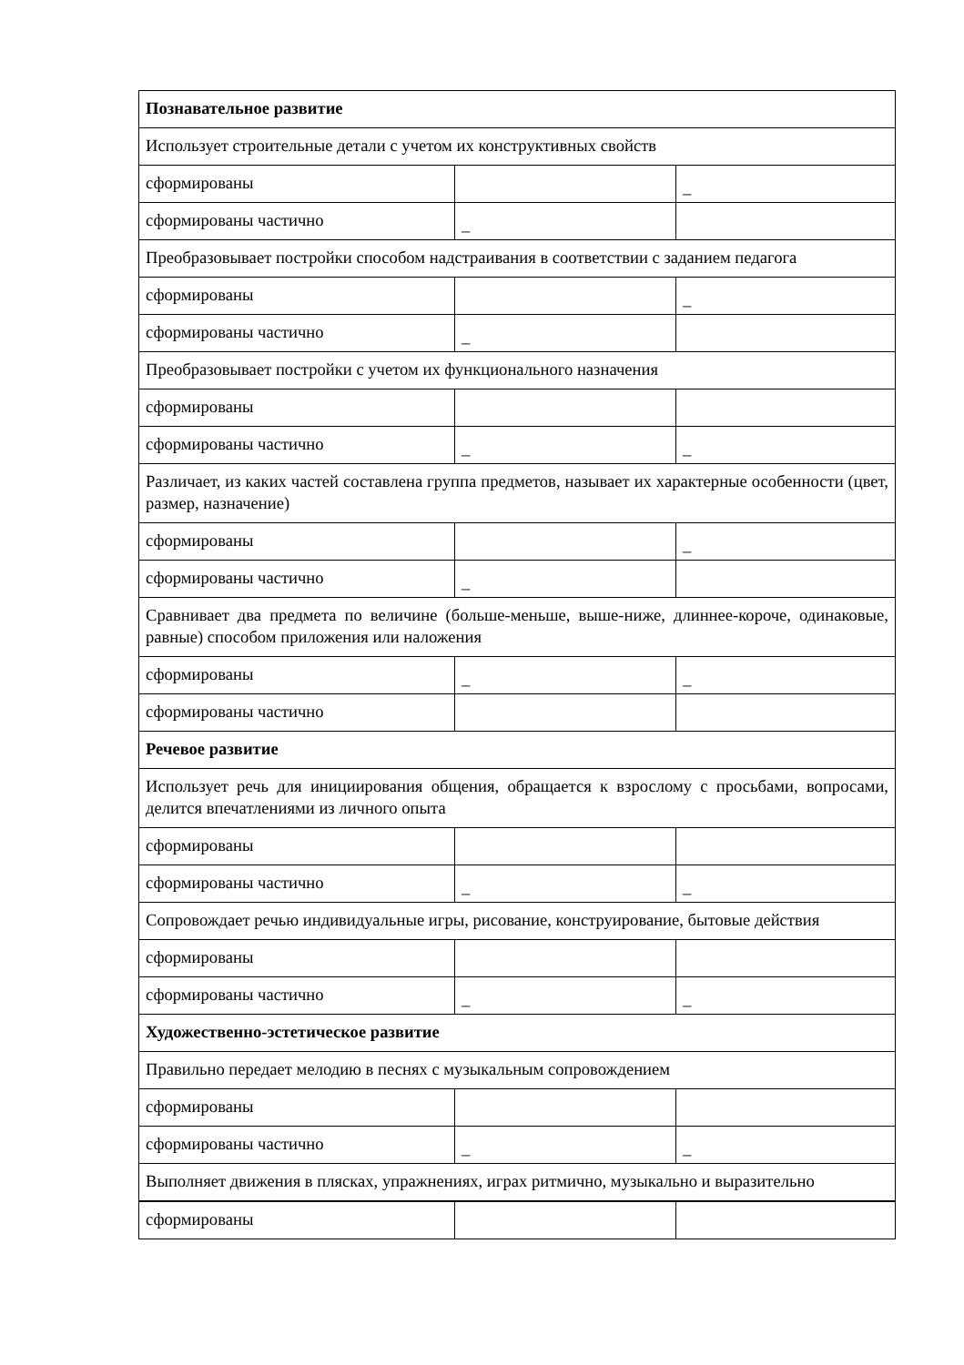| Познавательное развитие | | |
| Использует строительные детали с учетом их конструктивных свойств | | |
| сформированы | | _ |
| сформированы частично | _ | |
| Преобразовывает постройки способом надстраивания в соответствии с заданием педагога | | |
| сформированы | | _ |
| сформированы частично | _ | |
| Преобразовывает постройки с учетом их функционального назначения | | |
| сформированы | | |
| сформированы частично | _ | _ |
| Различает, из каких частей составлена группа предметов, называет их характерные особенности (цвет, размер, назначение) | | |
| сформированы | | _ |
| сформированы частично | _ | |
| Сравнивает два предмета по величине (больше-меньше, выше-ниже, длиннее-короче, одинаковые, равные) способом приложения или наложения | | |
| сформированы | _ | _ |
| сформированы частично | | |
| Речевое развитие | | |
| Использует речь для инициирования общения, обращается к взрослому с просьбами, вопросами, делится впечатлениями из личного опыта | | |
| сформированы | | |
| сформированы частично | _ | _ |
| Сопровождает речью индивидуальные игры, рисование, конструирование, бытовые действия | | |
| сформированы | | |
| сформированы частично | _ | _ |
| Художественно-эстетическое развитие | | |
| Правильно передает мелодию в песнях с музыкальным сопровождением | | |
| сформированы | | |
| сформированы частично | _ | _ |
| Выполняет движения в плясках, упражнениях, играх ритмично, музыкально и выразительно | | |
| сформированы | | |